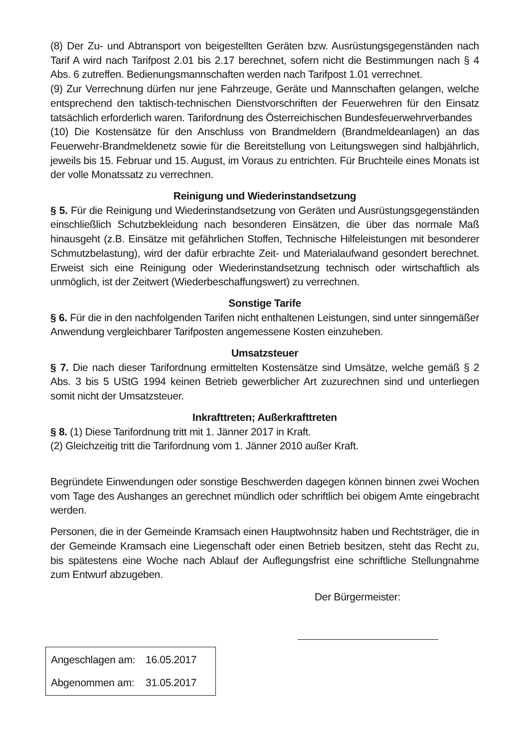(8) Der Zu- und Abtransport von beigestellten Geräten bzw. Ausrüstungsgegenständen nach Tarif A wird nach Tarifpost 2.01 bis 2.17 berechnet, sofern nicht die Bestimmungen nach § 4 Abs. 6 zutreffen. Bedienungsmannschaften werden nach Tarifpost 1.01 verrechnet.
(9) Zur Verrechnung dürfen nur jene Fahrzeuge, Geräte und Mannschaften gelangen, welche entsprechend den taktisch-technischen Dienstvorschriften der Feuerwehren für den Einsatz tatsächlich erforderlich waren. Tarifordnung des Österreichischen Bundesfeuerwehrverbandes
(10) Die Kostensätze für den Anschluss von Brandmeldern (Brandmeldeanlagen) an das Feuerwehr-Brandmeldenetz sowie für die Bereitstellung von Leitungswegen sind halbjährlich, jeweils bis 15. Februar und 15. August, im Voraus zu entrichten. Für Bruchteile eines Monats ist der volle Monatssatz zu verrechnen.
Reinigung und Wiederinstandsetzung
§ 5. Für die Reinigung und Wiederinstandsetzung von Geräten und Ausrüstungsgegenständen einschließlich Schutzbekleidung nach besonderen Einsätzen, die über das normale Maß hinausgeht (z.B. Einsätze mit gefährlichen Stoffen, Technische Hilfeleistungen mit besonderer Schmutzbelastung), wird der dafür erbrachte Zeit- und Materialaufwand gesondert berechnet. Erweist sich eine Reinigung oder Wiederinstandsetzung technisch oder wirtschaftlich als unmöglich, ist der Zeitwert (Wiederbeschaffungswert) zu verrechnen.
Sonstige Tarife
§ 6. Für die in den nachfolgenden Tarifen nicht enthaltenen Leistungen, sind unter sinngemäßer Anwendung vergleichbarer Tarifposten angemessene Kosten einzuheben.
Umsatzsteuer
§ 7. Die nach dieser Tarifordnung ermittelten Kostensätze sind Umsätze, welche gemäß § 2 Abs. 3 bis 5 UStG 1994 keinen Betrieb gewerblicher Art zuzurechnen sind und unterliegen somit nicht der Umsatzsteuer.
Inkrafttreten; Außerkrafttreten
§ 8. (1) Diese Tarifordnung tritt mit 1. Jänner 2017 in Kraft.
(2) Gleichzeitig tritt die Tarifordnung vom 1. Jänner 2010 außer Kraft.
Begründete Einwendungen oder sonstige Beschwerden dagegen können binnen zwei Wochen vom Tage des Aushanges an gerechnet mündlich oder schriftlich bei obigem Amte eingebracht werden.
Personen, die in der Gemeinde Kramsach einen Hauptwohnsitz haben und Rechtsträger, die in der Gemeinde Kramsach eine Liegenschaft oder einen Betrieb besitzen, steht das Recht zu, bis spätestens eine Woche nach Ablauf der Auflegungsfrist eine schriftliche Stellungnahme zum Entwurf abzugeben.
Der Bürgermeister:
Angeschlagen am: 16.05.2017
Abgenommen am: 31.05.2017